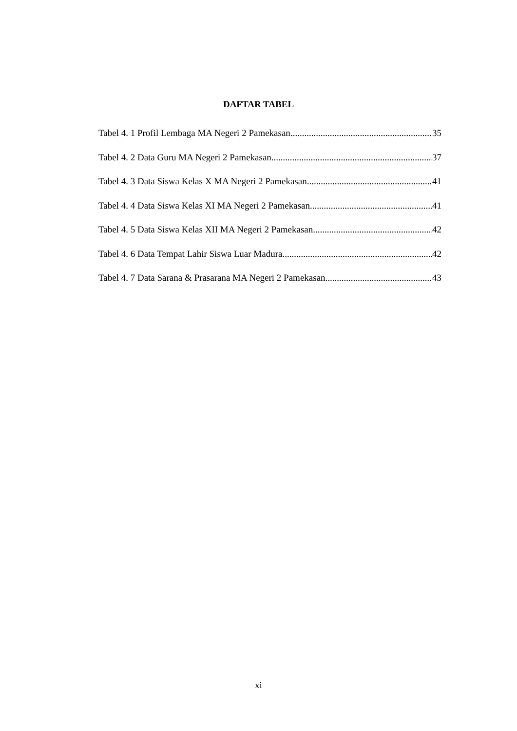DAFTAR TABEL
Tabel 4. 1 Profil Lembaga MA Negeri 2 Pamekasan 35
Tabel 4. 2 Data Guru MA Negeri 2 Pamekasan 37
Tabel 4. 3 Data Siswa Kelas X MA Negeri 2 Pamekasan 41
Tabel 4. 4 Data Siswa Kelas XI MA Negeri 2 Pamekasan 41
Tabel 4. 5 Data Siswa Kelas XII MA Negeri 2 Pamekasan 42
Tabel 4. 6 Data Tempat Lahir Siswa Luar Madura 42
Tabel 4. 7 Data Sarana & Prasarana MA Negeri 2 Pamekasan 43
xi